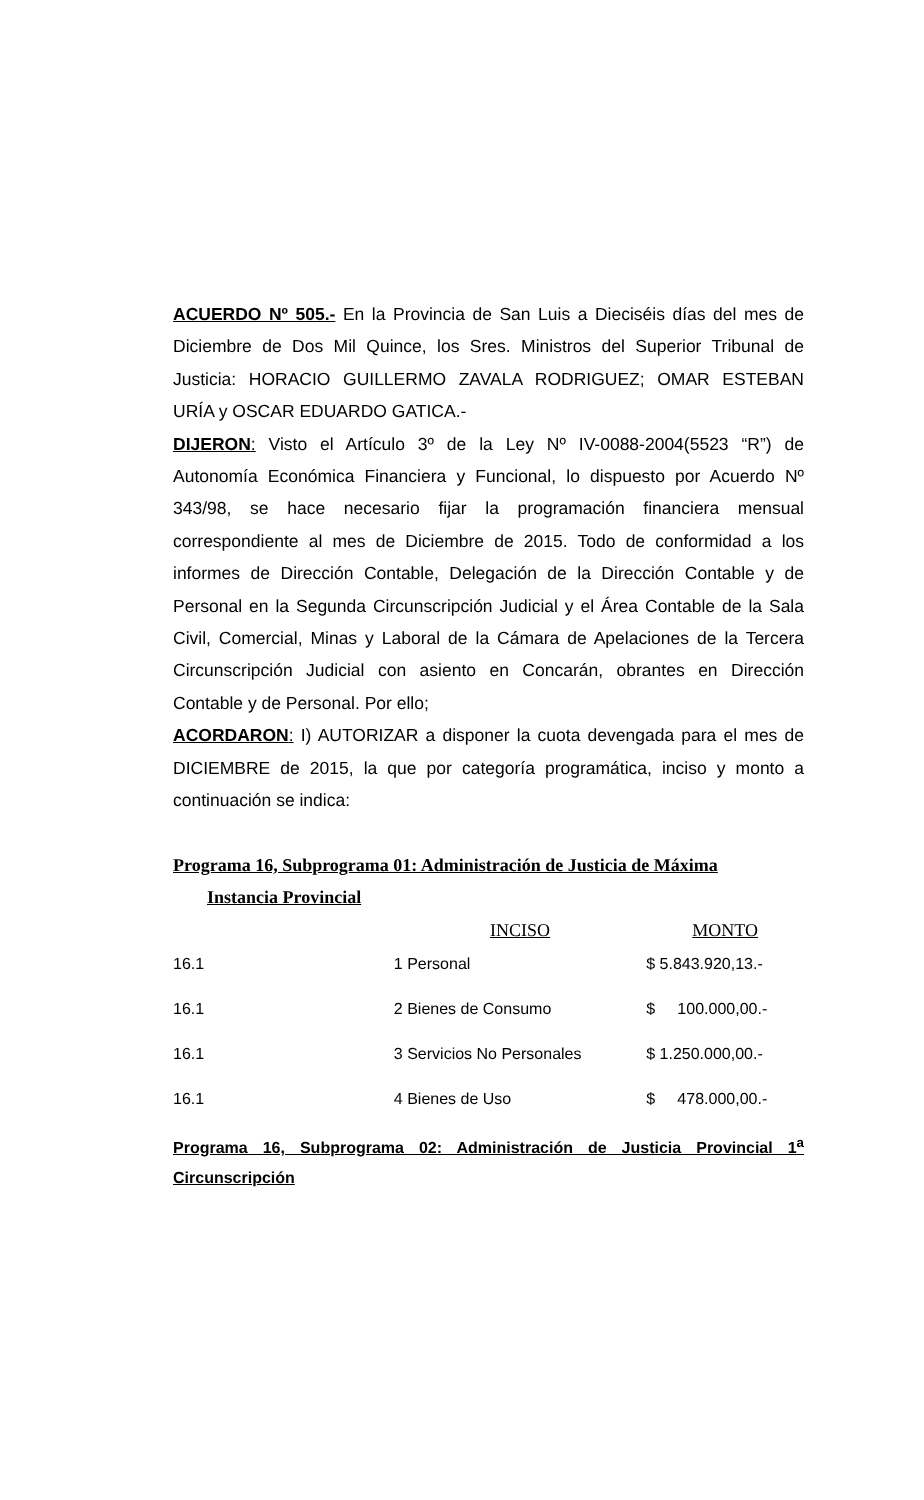ACUERDO Nº 505.- En la Provincia de San Luis a Dieciséis días del mes de Diciembre de Dos Mil Quince, los Sres. Ministros del Superior Tribunal de Justicia: HORACIO GUILLERMO ZAVALA RODRIGUEZ; OMAR ESTEBAN URÍA y OSCAR EDUARDO GATICA.-
DIJERON: Visto el Artículo 3º de la Ley Nº IV-0088-2004(5523 “R”) de Autonomía Económica Financiera y Funcional, lo dispuesto por Acuerdo Nº 343/98, se hace necesario fijar la programación financiera mensual correspondiente al mes de Diciembre de 2015. Todo de conformidad a los informes de Dirección Contable, Delegación de la Dirección Contable y de Personal en la Segunda Circunscripción Judicial y el Área Contable de la Sala Civil, Comercial, Minas y Laboral de la Cámara de Apelaciones de la Tercera Circunscripción Judicial con asiento en Concarán, obrantes en Dirección Contable y de Personal. Por ello;
ACORDARON: I) AUTORIZAR a disponer la cuota devengada para el mes de DICIEMBRE de 2015, la que por categoría programática, inciso y monto a continuación se indica:
Programa 16, Subprograma 01: Administración de Justicia de Máxima
Instancia Provincial
| | INCISO | MONTO |
| --- | --- | --- |
| 16.1 | 1 Personal | $ 5.843.920,13.- |
| 16.1 | 2 Bienes de Consumo | $ 100.000,00.- |
| 16.1 | 3 Servicios No Personales | $ 1.250.000,00.- |
| 16.1 | 4 Bienes de Uso | $ 478.000,00.- |
Programa 16, Subprograma 02: Administración de Justicia Provincial 1<sup>a</sup> Circunscripción